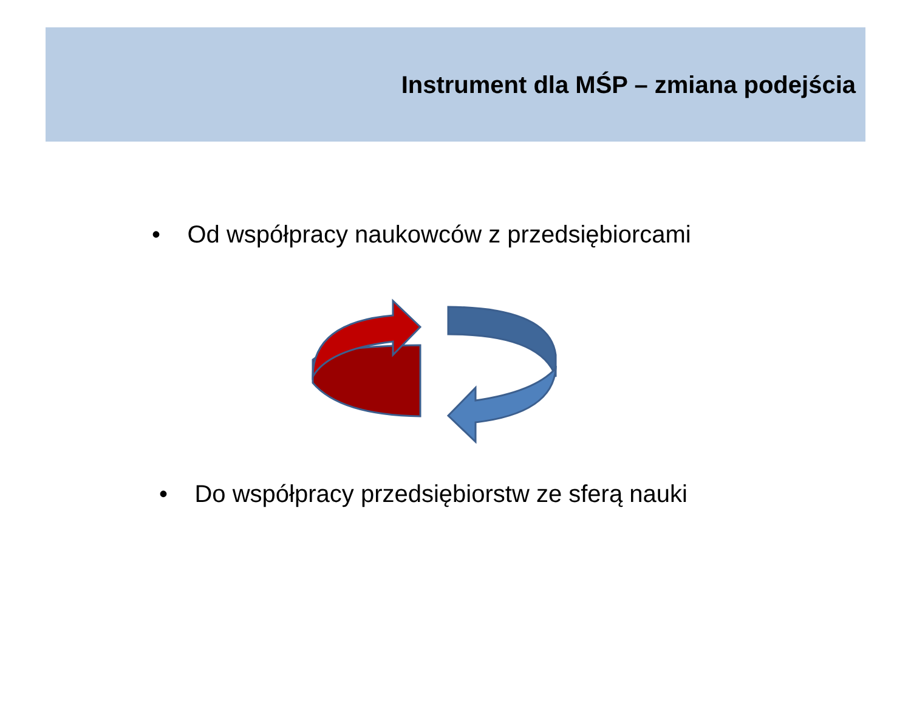Instrument dla MŚP – zmiana podejścia
• Od współpracy naukowców z przedsiębiorcami
• Do współpracy przedsiębiorstw ze sferą nauki